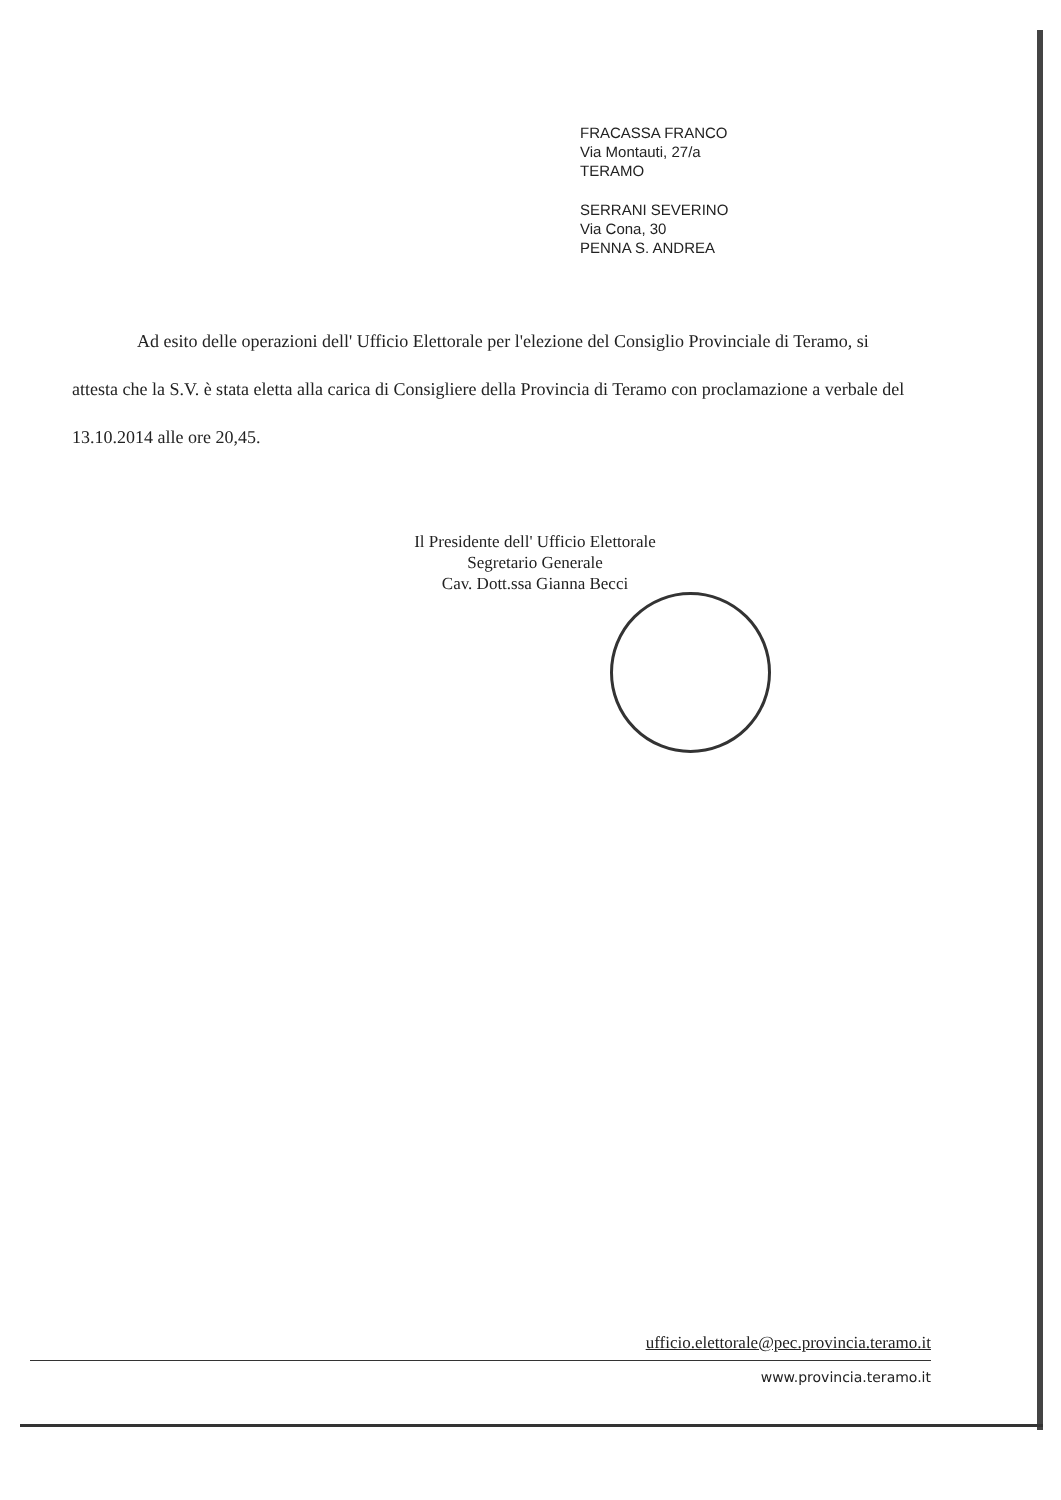FRACASSA FRANCO
Via Montauti, 27/a
TERAMO
SERRANI SEVERINO
Via Cona, 30
PENNA S. ANDREA
Ad esito delle operazioni dell' Ufficio Elettorale per l'elezione del Consiglio Provinciale di Teramo, si attesta che la S.V. è stata eletta alla carica di Consigliere della Provincia di Teramo con proclamazione a verbale del 13.10.2014 alle ore 20,45.
Il Presidente dell' Ufficio Elettorale
Segretario Generale
Cav. Dott.ssa Gianna Becci
ufficio.elettorale@pec.provincia.teramo.it
www.provincia.teramo.it